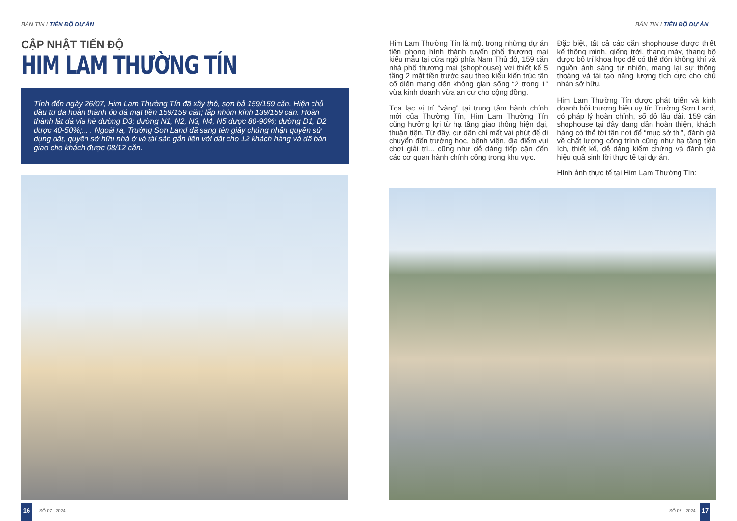BẢN TIN I TIẾN ĐỘ DỰ ÁN
CẬP NHẬT TIẾN ĐỘ
HIM LAM THƯỜNG TÍN
Tính đến ngày 26/07, Him Lam Thường Tín đã xây thô, sơn bả 159/159 căn. Hiện chủ đầu tư đã hoàn thành ốp đá mặt tiền 159/159 căn; lắp nhôm kính 139/159 căn. Hoàn thành lát đá vỉa hè đường D3; đường N1, N2, N3, N4, N5 được 80-90%; đường D1, D2 được 40-50%;... . Ngoài ra, Trường Sơn Land đã sang tên giấy chứng nhận quyền sử dụng đất, quyền sở hữu nhà ở và tài sản gắn liền với đất cho 12 khách hàng và đã bàn giao cho khách được 08/12 căn.
16 SỐ 07 - 2024
BẢN TIN I TIẾN ĐỘ DỰ ÁN
Him Lam Thường Tín là một trong những dự án tiên phong hình thành tuyến phố thương mại kiểu mẫu tại cửa ngõ phía Nam Thủ đô, 159 căn nhà phố thương mại (shophouse) với thiết kế 5 tầng 2 mặt tiền trước sau theo kiểu kiến trúc tân cổ điển mang đến không gian sống “2 trong 1” vừa kinh doanh vừa an cư cho cộng đồng.
Tọa lạc vị trí “vàng” tại trung tâm hành chính mới của Thường Tín, Him Lam Thường Tín cũng hưởng lợi từ hạ tầng giao thông hiện đại, thuận tiện. Từ đây, cư dân chỉ mất vài phút để di chuyển đến trường học, bệnh viện, địa điểm vui chơi giải trí... cũng như dễ dàng tiếp cận đến các cơ quan hành chính công trong khu vực.
Đặc biệt, tất cả các căn shophouse được thiết kế thông minh, giếng trời, thang máy, thang bộ được bố trí khoa học để có thể đón không khí và nguồn ánh sáng tự nhiên, mang lại sự thông thoáng và tái tạo năng lượng tích cực cho chủ nhân sở hữu.
Him Lam Thường Tín được phát triển và kinh doanh bởi thương hiệu uy tín Trường Sơn Land, có pháp lý hoàn chỉnh, sổ đỏ lâu dài. 159 căn shophouse tại đây đang dần hoàn thiện, khách hàng có thể tới tận nơi để “mục sở thị”, đánh giá về chất lượng công trình cũng như hạ tầng tiện ích, thiết kế, dễ dàng kiểm chứng và đánh giá hiệu quả sinh lời thực tế tại dự án.
Hình ảnh thực tế tại Him Lam Thường Tín:
SỐ 07 - 2024 17